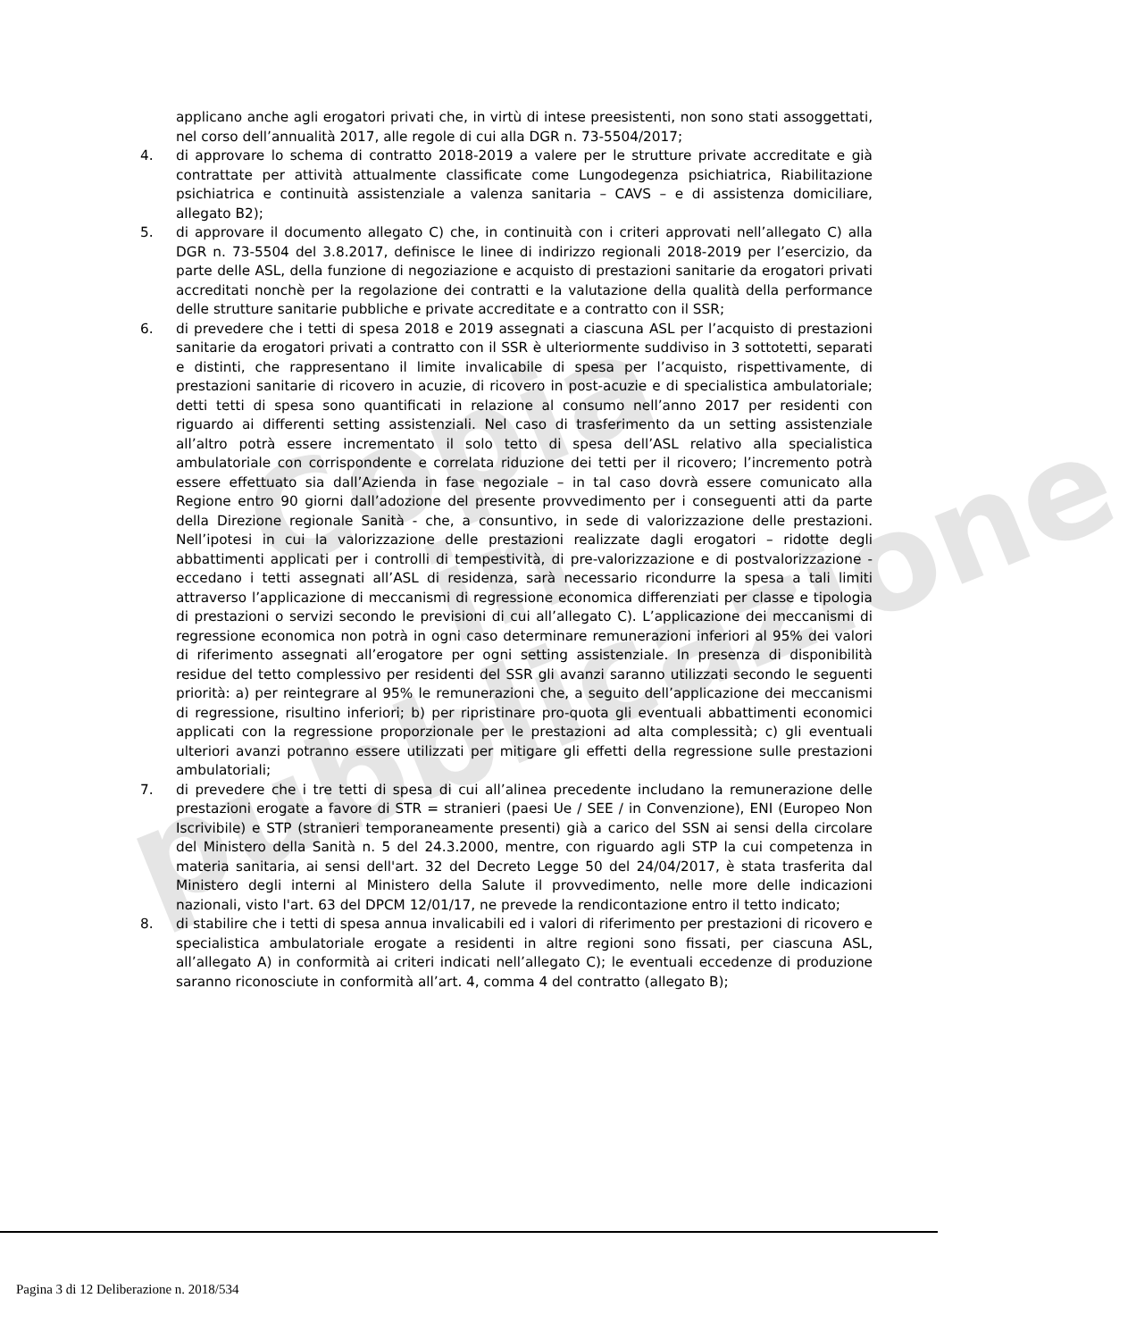Copia
in pubblicazione
applicano anche agli erogatori privati che, in virtù di intese preesistenti, non sono stati assoggettati, nel corso dell’annualità 2017, alle regole di cui alla DGR n. 73-5504/2017;
4. di approvare lo schema di contratto 2018-2019 a valere per le strutture private accreditate e già contrattate per attività attualmente classificate come Lungodegenza psichiatrica, Riabilitazione psichiatrica e continuità assistenziale a valenza sanitaria – CAVS – e di assistenza domiciliare, allegato B2);
5. di approvare il documento allegato C) che, in continuità con i criteri approvati nell’allegato C) alla DGR n. 73-5504 del 3.8.2017, definisce le linee di indirizzo regionali 2018-2019 per l’esercizio, da parte delle ASL, della funzione di negoziazione e acquisto di prestazioni sanitarie da erogatori privati accreditati nonchè per la regolazione dei contratti e la valutazione della qualità della performance delle strutture sanitarie pubbliche e private accreditate e a contratto con il SSR;
6. di prevedere che i tetti di spesa 2018 e 2019 assegnati a ciascuna ASL per l’acquisto di prestazioni sanitarie da erogatori privati a contratto con il SSR è ulteriormente suddiviso in 3 sottotetti, separati e distinti, che rappresentano il limite invalicabile di spesa per l’acquisto, rispettivamente, di prestazioni sanitarie di ricovero in acuzie, di ricovero in post-acuzie e di specialistica ambulatoriale; detti tetti di spesa sono quantificati in relazione al consumo nell’anno 2017 per residenti con riguardo ai differenti setting assistenziali. Nel caso di trasferimento da un setting assistenziale all’altro potrà essere incrementato il solo tetto di spesa dell’ASL relativo alla specialistica ambulatoriale con corrispondente e correlata riduzione dei tetti per il ricovero; l’incremento potrà essere effettuato sia dall’Azienda in fase negoziale – in tal caso dovrà essere comunicato alla Regione entro 90 giorni dall’adozione del presente provvedimento per i conseguenti atti da parte della Direzione regionale Sanità - che, a consuntivo, in sede di valorizzazione delle prestazioni. Nell’ipotesi in cui la valorizzazione delle prestazioni realizzate dagli erogatori – ridotte degli abbattimenti applicati per i controlli di tempestività, di pre-valorizzazione e di postvalorizzazione - eccedano i tetti assegnati all’ASL di residenza, sarà necessario ricondurre la spesa a tali limiti attraverso l’applicazione di meccanismi di regressione economica differenziati per classe e tipologia di prestazioni o servizi secondo le previsioni di cui all’allegato C). L’applicazione dei meccanismi di regressione economica non potrà in ogni caso determinare remunerazioni inferiori al 95% dei valori di riferimento assegnati all’erogatore per ogni setting assistenziale. In presenza di disponibilità residue del tetto complessivo per residenti del SSR gli avanzi saranno utilizzati secondo le seguenti priorità: a) per reintegrare al 95% le remunerazioni che, a seguito dell’applicazione dei meccanismi di regressione, risultino inferiori; b) per ripristinare pro-quota gli eventuali abbattimenti economici applicati con la regressione proporzionale per le prestazioni ad alta complessità; c) gli eventuali ulteriori avanzi potranno essere utilizzati per mitigare gli effetti della regressione sulle prestazioni ambulatoriali;
7. di prevedere che i tre tetti di spesa di cui all’alinea precedente includano la remunerazione delle prestazioni erogate a favore di STR = stranieri (paesi Ue / SEE / in Convenzione), ENI (Europeo Non Iscrivibile) e STP (stranieri temporaneamente presenti) già a carico del SSN ai sensi della circolare del Ministero della Sanità n. 5 del 24.3.2000, mentre, con riguardo agli STP la cui competenza in materia sanitaria, ai sensi dell'art. 32 del Decreto Legge 50 del 24/04/2017, è stata trasferita dal Ministero degli interni al Ministero della Salute il provvedimento, nelle more delle indicazioni nazionali, visto l'art. 63 del DPCM 12/01/17, ne prevede la rendicontazione entro il tetto indicato;
8. di stabilire che i tetti di spesa annua invalicabili ed i valori di riferimento per prestazioni di ricovero e specialistica ambulatoriale erogate a residenti in altre regioni sono fissati, per ciascuna ASL, all’allegato A) in conformità ai criteri indicati nell’allegato C); le eventuali eccedenze di produzione saranno riconosciute in conformità all’art. 4, comma 4 del contratto (allegato B);
Pagina 3 di 12 Deliberazione n. 2018/534